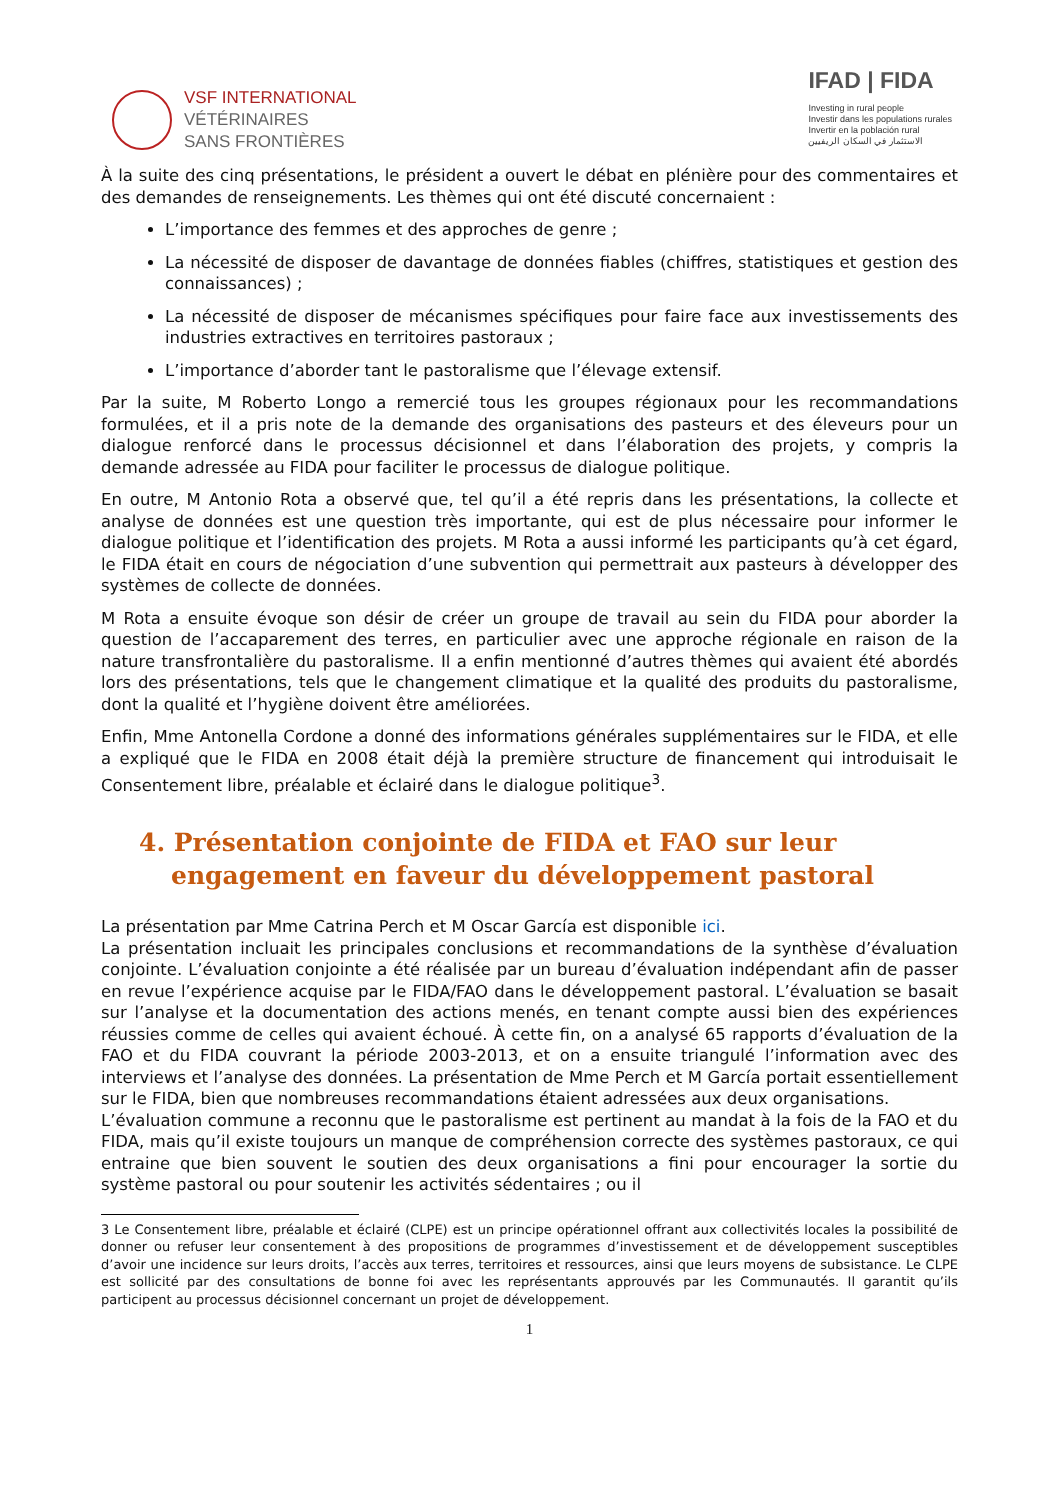VSF INTERNATIONAL
VÉTÉRINAIRES
SANS FRONTIÈRES
IFAD | FIDA
Investing in rural people
Investir dans les populations rurales
Invertir en la población rural
الاستثمار في السكان الريفيين
À la suite des cinq présentations, le président a ouvert le débat en plénière pour des commentaires et des demandes de renseignements. Les thèmes qui ont été discuté concernaient :
L’importance des femmes et des approches de genre ;
La nécessité de disposer de davantage de données fiables (chiffres, statistiques et gestion des connaissances) ;
La nécessité de disposer de mécanismes spécifiques pour faire face aux investissements des industries extractives en territoires pastoraux ;
L’importance d’aborder tant le pastoralisme que l’élevage extensif.
Par la suite, M Roberto Longo a remercié tous les groupes régionaux pour les recommandations formulées, et il a pris note de la demande des organisations des pasteurs et des éleveurs pour un dialogue renforcé dans le processus décisionnel et dans l’élaboration des projets, y compris la demande adressée au FIDA pour faciliter le processus de dialogue politique.
En outre, M Antonio Rota a observé que, tel qu’il a été repris dans les présentations, la collecte et analyse de données est une question très importante, qui est de plus nécessaire pour informer le dialogue politique et l’identification des projets. M Rota a aussi informé les participants qu’à cet égard, le FIDA était en cours de négociation d’une subvention qui permettrait aux pasteurs à développer des systèmes de collecte de données.
M Rota a ensuite évoque son désir de créer un groupe de travail au sein du FIDA pour aborder la question de l’accaparement des terres, en particulier avec une approche régionale en raison de la nature transfrontalière du pastoralisme. Il a enfin mentionné d’autres thèmes qui avaient été abordés lors des présentations, tels que le changement climatique et la qualité des produits du pastoralisme, dont la qualité et l’hygiène doivent être améliorées.
Enfin, Mme Antonella Cordone a donné des informations générales supplémentaires sur le FIDA, et elle a expliqué que le FIDA en 2008 était déjà la première structure de financement qui introduisait le Consentement libre, préalable et éclairé dans le dialogue politique<sup>3</sup>.
4. Présentation conjointe de FIDA et FAO sur leur engagement en faveur du développement pastoral
La présentation par Mme Catrina Perch et M Oscar García est disponible ici.
La présentation incluait les principales conclusions et recommandations de la synthèse d’évaluation conjointe. L’évaluation conjointe a été réalisée par un bureau d’évaluation indépendant afin de passer en revue l’expérience acquise par le FIDA/FAO dans le développement pastoral. L’évaluation se basait sur l’analyse et la documentation des actions menés, en tenant compte aussi bien des expériences réussies comme de celles qui avaient échoué. À cette fin, on a analysé 65 rapports d’évaluation de la FAO et du FIDA couvrant la période 2003-2013, et on a ensuite triangulé l’information avec des interviews et l’analyse des données. La présentation de Mme Perch et M García portait essentiellement sur le FIDA, bien que nombreuses recommandations étaient adressées aux deux organisations.
L’évaluation commune a reconnu que le pastoralisme est pertinent au mandat à la fois de la FAO et du FIDA, mais qu’il existe toujours un manque de compréhension correcte des systèmes pastoraux, ce qui entraine que bien souvent le soutien des deux organisations a fini pour encourager la sortie du système pastoral ou pour soutenir les activités sédentaires ; ou il
3 Le Consentement libre, préalable et éclairé (CLPE) est un principe opérationnel offrant aux collectivités locales la possibilité de donner ou refuser leur consentement à des propositions de programmes d’investissement et de développement susceptibles d’avoir une incidence sur leurs droits, l’accès aux terres, territoires et ressources, ainsi que leurs moyens de subsistance. Le CLPE est sollicité par des consultations de bonne foi avec les représentants approuvés par les Communautés. Il garantit qu’ils participent au processus décisionnel concernant un projet de développement.
1